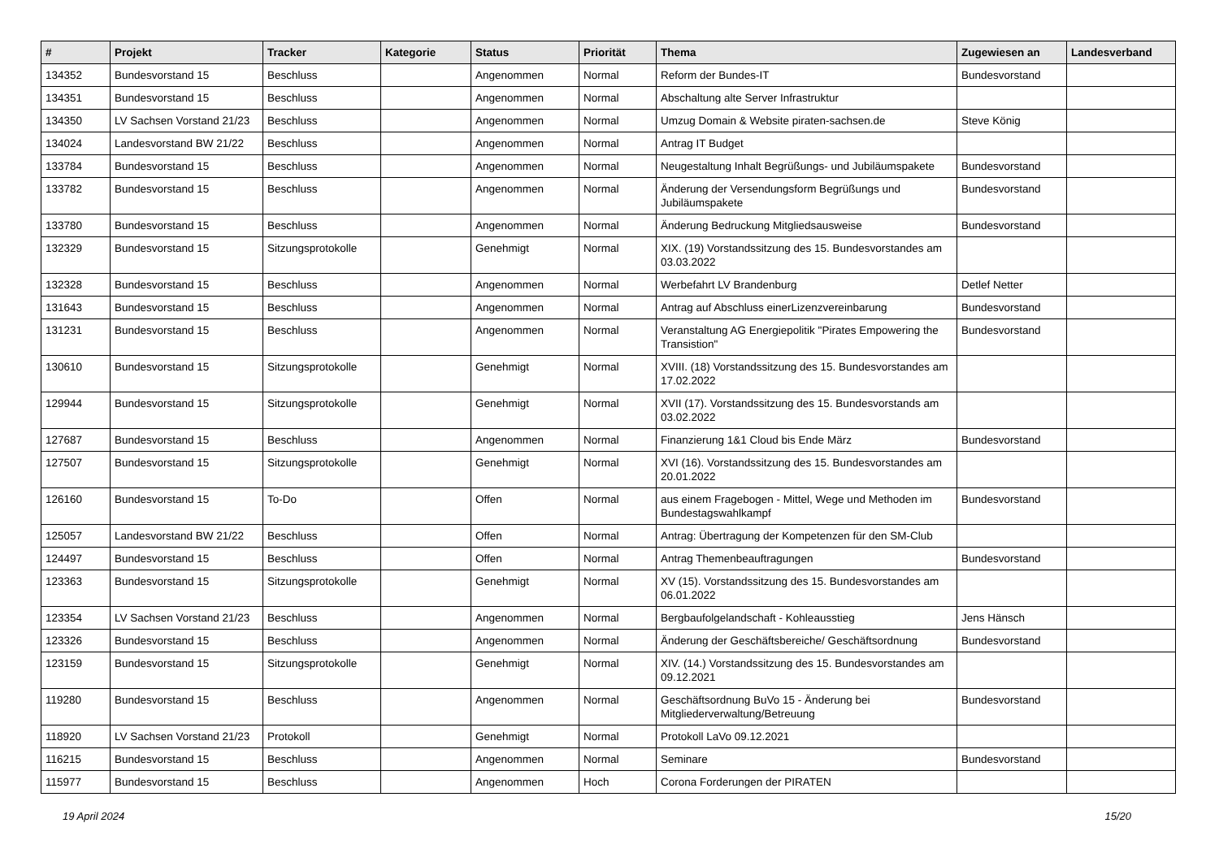| # | Projekt | Tracker | Kategorie | Status | Priorität | Thema | Zugewiesen an | Landesverband |
| --- | --- | --- | --- | --- | --- | --- | --- | --- |
| 134352 | Bundesvorstand 15 | Beschluss | | Angenommen | Normal | Reform der Bundes-IT | Bundesvorstand | |
| 134351 | Bundesvorstand 15 | Beschluss | | Angenommen | Normal | Abschaltung alte Server Infrastruktur | | |
| 134350 | LV Sachsen Vorstand 21/23 | Beschluss | | Angenommen | Normal | Umzug Domain & Website piraten-sachsen.de | Steve König | |
| 134024 | Landesvorstand BW 21/22 | Beschluss | | Angenommen | Normal | Antrag IT Budget | | |
| 133784 | Bundesvorstand 15 | Beschluss | | Angenommen | Normal | Neugestaltung Inhalt Begrüßungs- und Jubiläumspakete | Bundesvorstand | |
| 133782 | Bundesvorstand 15 | Beschluss | | Angenommen | Normal | Änderung der Versendungsform Begrüßungs und Jubiläumspakete | Bundesvorstand | |
| 133780 | Bundesvorstand 15 | Beschluss | | Angenommen | Normal | Änderung Bedruckung Mitgliedsausweise | Bundesvorstand | |
| 132329 | Bundesvorstand 15 | Sitzungsprotokolle | | Genehmigt | Normal | XIX. (19) Vorstandssitzung des 15. Bundesvorstandes am 03.03.2022 | | |
| 132328 | Bundesvorstand 15 | Beschluss | | Angenommen | Normal | Werbefahrt LV Brandenburg | Detlef Netter | |
| 131643 | Bundesvorstand 15 | Beschluss | | Angenommen | Normal | Antrag auf Abschluss einerLizenzvereinbarung | Bundesvorstand | |
| 131231 | Bundesvorstand 15 | Beschluss | | Angenommen | Normal | Veranstaltung AG Energiepolitik "Pirates Empowering the Transistion" | Bundesvorstand | |
| 130610 | Bundesvorstand 15 | Sitzungsprotokolle | | Genehmigt | Normal | XVIII. (18) Vorstandssitzung des 15. Bundesvorstandes am 17.02.2022 | | |
| 129944 | Bundesvorstand 15 | Sitzungsprotokolle | | Genehmigt | Normal | XVII (17). Vorstandssitzung des 15. Bundesvorstands am 03.02.2022 | | |
| 127687 | Bundesvorstand 15 | Beschluss | | Angenommen | Normal | Finanzierung 1&1 Cloud bis Ende März | Bundesvorstand | |
| 127507 | Bundesvorstand 15 | Sitzungsprotokolle | | Genehmigt | Normal | XVI (16). Vorstandssitzung des 15. Bundesvorstandes am 20.01.2022 | | |
| 126160 | Bundesvorstand 15 | To-Do | | Offen | Normal | aus einem Fragebogen - Mittel, Wege und Methoden im Bundestagswahlkampf | Bundesvorstand | |
| 125057 | Landesvorstand BW 21/22 | Beschluss | | Offen | Normal | Antrag: Übertragung der Kompetenzen für den SM-Club | | |
| 124497 | Bundesvorstand 15 | Beschluss | | Offen | Normal | Antrag Themenbeauftragungen | Bundesvorstand | |
| 123363 | Bundesvorstand 15 | Sitzungsprotokolle | | Genehmigt | Normal | XV (15). Vorstandssitzung des 15. Bundesvorstandes am 06.01.2022 | | |
| 123354 | LV Sachsen Vorstand 21/23 | Beschluss | | Angenommen | Normal | Bergbaufolgelandschaft - Kohleausstieg | Jens Hänsch | |
| 123326 | Bundesvorstand 15 | Beschluss | | Angenommen | Normal | Änderung der Geschäftsbereiche/ Geschäftsordnung | Bundesvorstand | |
| 123159 | Bundesvorstand 15 | Sitzungsprotokolle | | Genehmigt | Normal | XIV. (14.) Vorstandssitzung des 15. Bundesvorstandes am 09.12.2021 | | |
| 119280 | Bundesvorstand 15 | Beschluss | | Angenommen | Normal | Geschäftsordnung BuVo 15 - Änderung bei Mitgliederverwaltung/Betreuung | Bundesvorstand | |
| 118920 | LV Sachsen Vorstand 21/23 | Protokoll | | Genehmigt | Normal | Protokoll LaVo 09.12.2021 | | |
| 116215 | Bundesvorstand 15 | Beschluss | | Angenommen | Normal | Seminare | Bundesvorstand | |
| 115977 | Bundesvorstand 15 | Beschluss | | Angenommen | Hoch | Corona Forderungen der PIRATEN | | |
19 April 2024 15/20